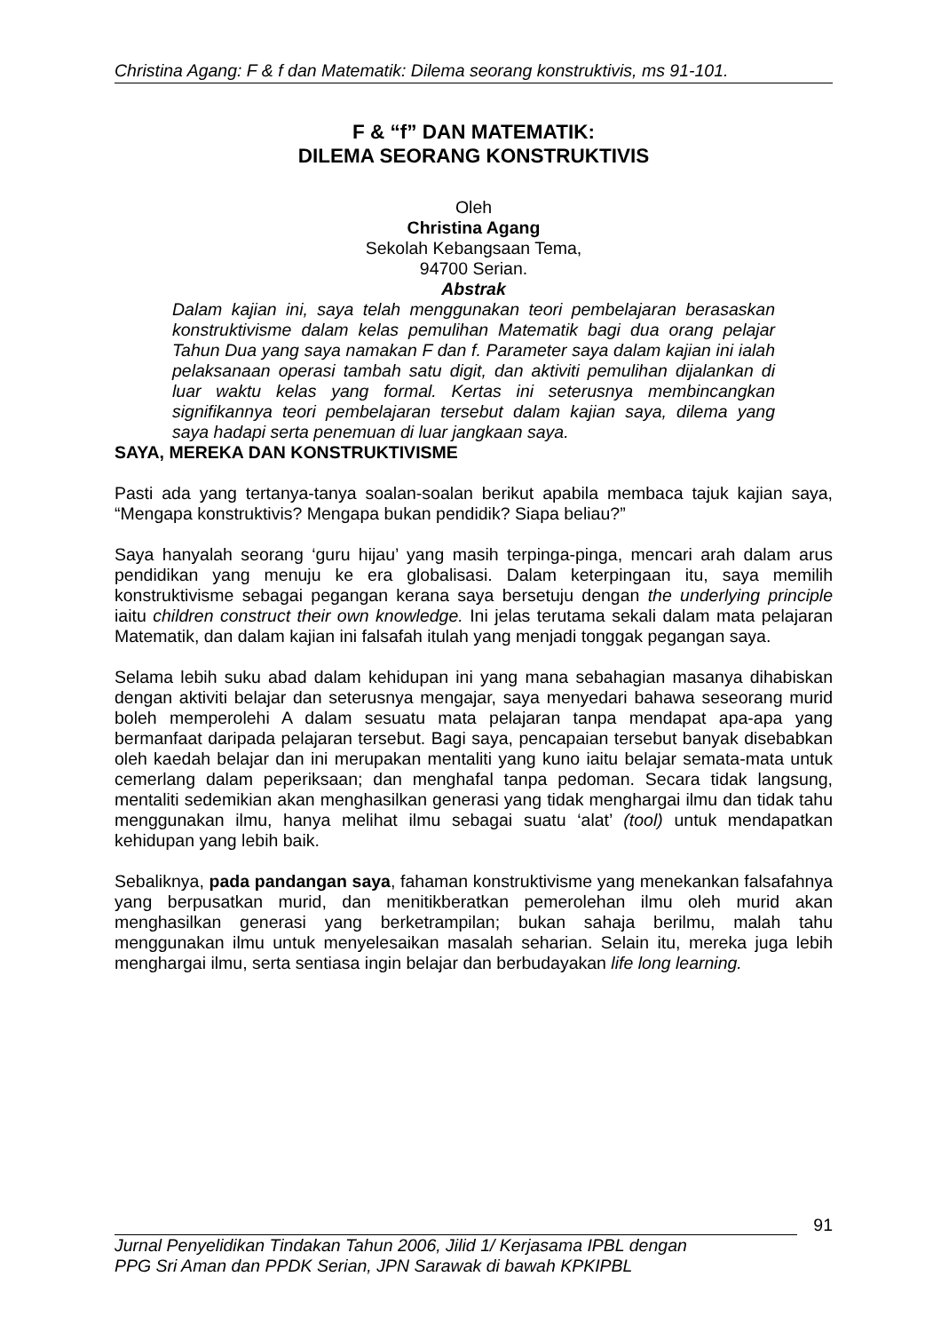Christina Agang: F & f dan Matematik: Dilema seorang konstruktivis, ms 91-101.
F & “f” DAN MATEMATIK:
DILEMA SEORANG KONSTRUKTIVIS
Oleh
Christina Agang
Sekolah Kebangsaan Tema,
94700 Serian.
Abstrak
Dalam kajian ini, saya telah menggunakan teori pembelajaran berasaskan konstruktivisme dalam kelas pemulihan Matematik bagi dua orang pelajar Tahun Dua yang saya namakan F dan f. Parameter saya dalam kajian ini ialah pelaksanaan operasi tambah satu digit, dan aktiviti pemulihan dijalankan di luar waktu kelas yang formal. Kertas ini seterusnya membincangkan signifikannya teori pembelajaran tersebut dalam kajian saya, dilema yang saya hadapi serta penemuan di luar jangkaan saya.
SAYA, MEREKA DAN KONSTRUKTIVISME
Pasti ada yang tertanya-tanya soalan-soalan berikut apabila membaca tajuk kajian saya, “Mengapa konstruktivis? Mengapa bukan pendidik? Siapa beliau?”
Saya hanyalah seorang ‘guru hijau’ yang masih terpinga-pinga, mencari arah dalam arus pendidikan yang menuju ke era globalisasi. Dalam keterpingaan itu, saya memilih konstruktivisme sebagai pegangan kerana saya bersetuju dengan the underlying principle iaitu children construct their own knowledge. Ini jelas terutama sekali dalam mata pelajaran Matematik, dan dalam kajian ini falsafah itulah yang menjadi tonggak pegangan saya.
Selama lebih suku abad dalam kehidupan ini yang mana sebahagian masanya dihabiskan dengan aktiviti belajar dan seterusnya mengajar, saya menyedari bahawa seseorang murid boleh memperolehi A dalam sesuatu mata pelajaran tanpa mendapat apa-apa yang bermanfaat daripada pelajaran tersebut. Bagi saya, pencapaian tersebut banyak disebabkan oleh kaedah belajar dan ini merupakan mentaliti yang kuno iaitu belajar semata-mata untuk cemerlang dalam peperiksaan; dan menghafal tanpa pedoman. Secara tidak langsung, mentaliti sedemikian akan menghasilkan generasi yang tidak menghargai ilmu dan tidak tahu menggunakan ilmu, hanya melihat ilmu sebagai suatu ‘alat’ (tool) untuk mendapatkan kehidupan yang lebih baik.
Sebaliknya, pada pandangan saya, fahaman konstruktivisme yang menekankan falsafahnya yang berpusatkan murid, dan menitikberatkan pemerolehan ilmu oleh murid akan menghasilkan generasi yang berketrampilan; bukan sahaja berilmu, malah tahu menggunakan ilmu untuk menyelesaikan masalah seharian. Selain itu, mereka juga lebih menghargai ilmu, serta sentiasa ingin belajar dan berbudayakan life long learning.
91
Jurnal Penyelidikan Tindakan Tahun 2006, Jilid 1/ Kerjasama IPBL dengan
PPG Sri Aman dan PPDK Serian, JPN Sarawak di bawah KPKIPBL